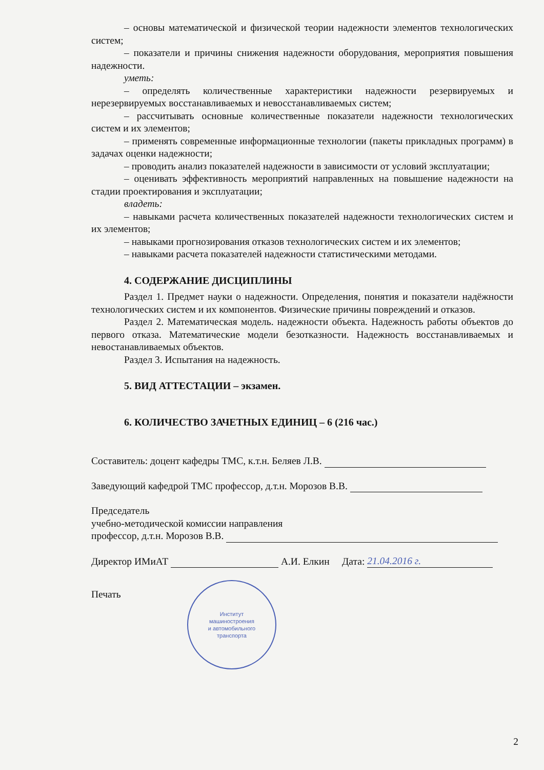– основы математической и физической теории надежности элементов технологических систем;
– показатели и причины снижения надежности оборудования, мероприятия повышения надежности.
уметь:
– определять количественные характеристики надежности резервируемых и нерезервируемых восстанавливаемых и невосстанавливаемых систем;
– рассчитывать основные количественные показатели надежности технологических систем и их элементов;
– применять современные информационные технологии (пакеты прикладных программ) в задачах оценки надежности;
– проводить анализ показателей надежности в зависимости от условий эксплуатации;
– оценивать эффективность мероприятий направленных на повышение надежности на стадии проектирования и эксплуатации;
владеть:
– навыками расчета количественных показателей надежности технологических систем и их элементов;
– навыками прогнозирования отказов технологических систем и их элементов;
– навыками расчета показателей надежности статистическими методами.
4. СОДЕРЖАНИЕ ДИСЦИПЛИНЫ
Раздел 1. Предмет науки о надежности. Определения, понятия и показатели надёжности технологических систем и их компонентов. Физические причины повреждений и отказов.
Раздел 2. Математическая модель. надежности объекта. Надежность работы объектов до первого отказа. Математические модели безотказности. Надежность восстанавливаемых и невостанавливаемых объектов.
Раздел 3. Испытания на надежность.
5. ВИД АТТЕСТАЦИИ – экзамен.
6. КОЛИЧЕСТВО ЗАЧЕТНЫХ ЕДИНИЦ – 6 (216 час.)
Составитель: доцент кафедры ТМС, к.т.н. Беляев Л.В.
Заведующий кафедрой ТМС профессор, д.т.н. Морозов В.В.
Председатель
учебно-методической комиссии направления
профессор, д.т.н. Морозов В.В.
Директор ИМиАТ А.И. Елкин Дата: 21.04.2016 г.
Печать
Институт
машиностроения
и автомобильного
транспорта
2